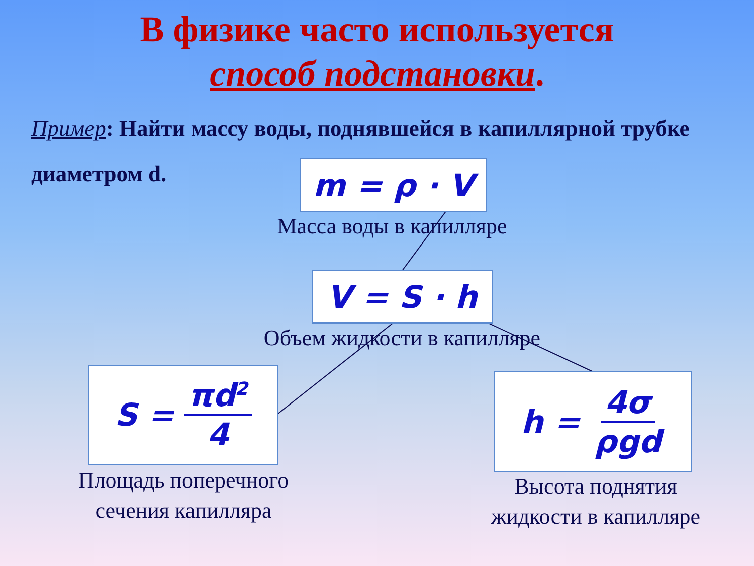В физике часто используется
способ подстановки.
Пример: Найти массу воды, поднявшейся в капиллярной трубке диаметром d.
m = ρ · V
Масса воды в капилляре
V = S · h
Объем жидкости в капилляре
S = πd<sup>2</sup> 4
Площадь поперечного
сечения капилляра
h = 4σ ρgd
Высота поднятия
жидкости в капилляре